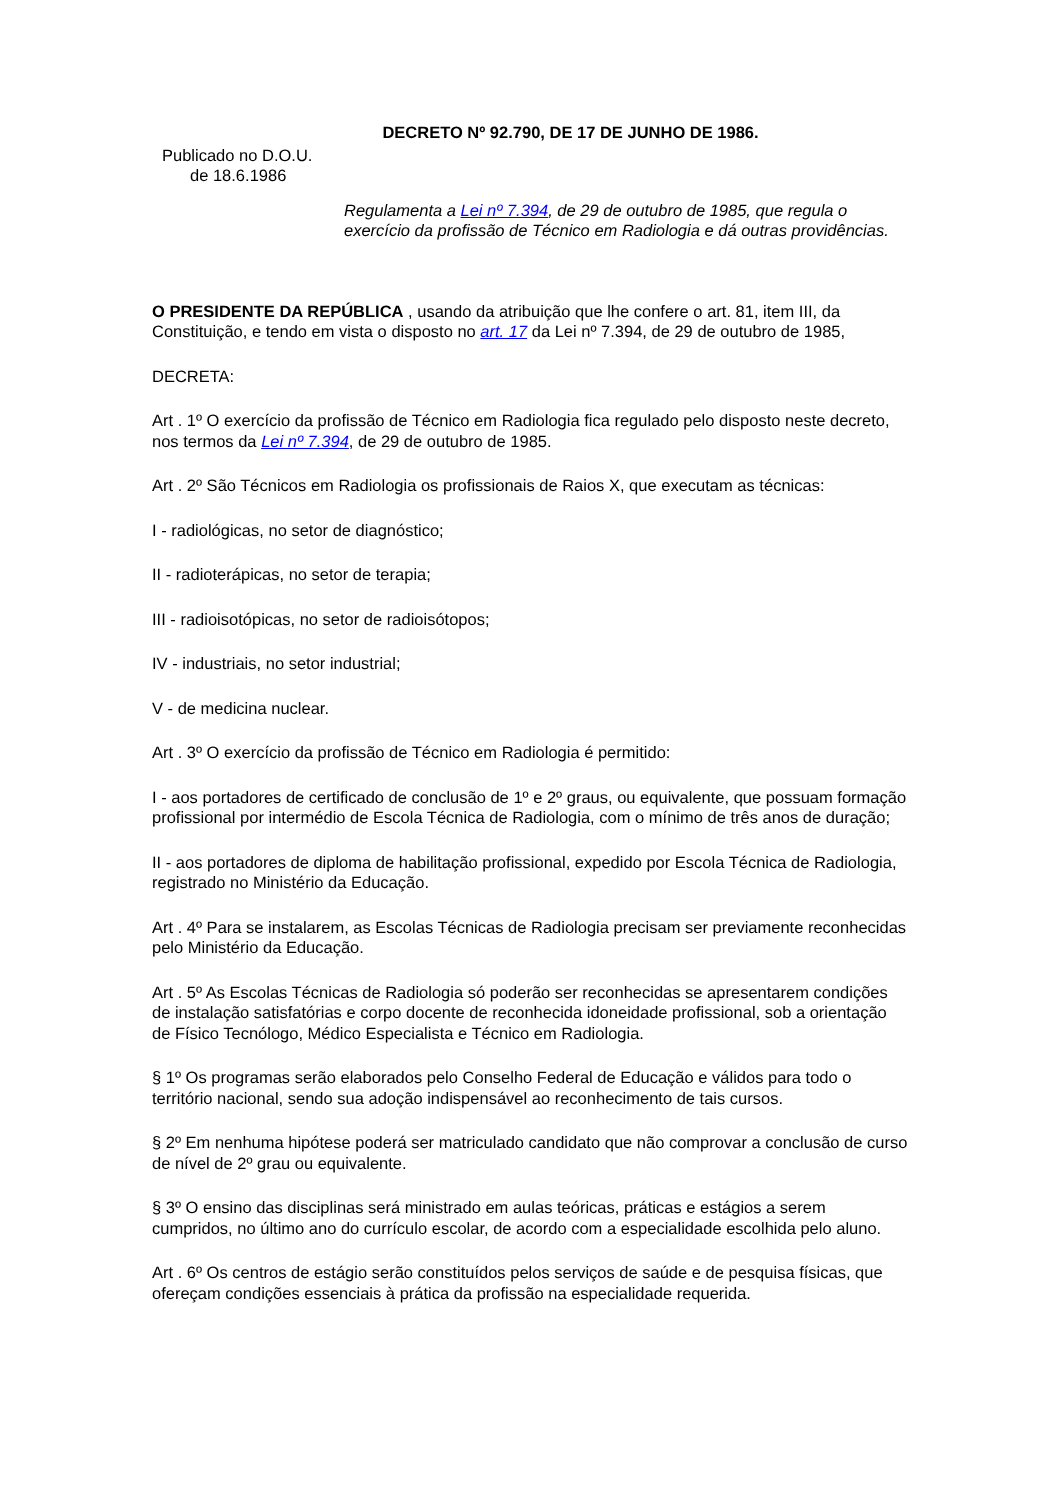DECRETO Nº 92.790, DE 17 DE JUNHO DE 1986.
Publicado no D.O.U.
de 18.6.1986
Regulamenta a Lei nº 7.394, de 29 de outubro de 1985, que regula o exercício da profissão de Técnico em Radiologia e dá outras providências.
O PRESIDENTE DA REPÚBLICA , usando da atribuição que lhe confere o art. 81, item III, da Constituição, e tendo em vista o disposto no art. 17 da Lei nº 7.394, de 29 de outubro de 1985,
DECRETA:
Art . 1º O exercício da profissão de Técnico em Radiologia fica regulado pelo disposto neste decreto, nos termos da Lei nº 7.394, de 29 de outubro de 1985.
Art . 2º São Técnicos em Radiologia os profissionais de Raios X, que executam as técnicas:
I - radiológicas, no setor de diagnóstico;
II - radioterápicas, no setor de terapia;
III - radioisotópicas, no setor de radioisótopos;
IV - industriais, no setor industrial;
V - de medicina nuclear.
Art . 3º O exercício da profissão de Técnico em Radiologia é permitido:
I - aos portadores de certificado de conclusão de 1º e 2º graus, ou equivalente, que possuam formação profissional por intermédio de Escola Técnica de Radiologia, com o mínimo de três anos de duração;
II - aos portadores de diploma de habilitação profissional, expedido por Escola Técnica de Radiologia, registrado no Ministério da Educação.
Art . 4º Para se instalarem, as Escolas Técnicas de Radiologia precisam ser previamente reconhecidas pelo Ministério da Educação.
Art . 5º As Escolas Técnicas de Radiologia só poderão ser reconhecidas se apresentarem condições de instalação satisfatórias e corpo docente de reconhecida idoneidade profissional, sob a orientação de Físico Tecnólogo, Médico Especialista e Técnico em Radiologia.
§ 1º Os programas serão elaborados pelo Conselho Federal de Educação e válidos para todo o território nacional, sendo sua adoção indispensável ao reconhecimento de tais cursos.
§ 2º Em nenhuma hipótese poderá ser matriculado candidato que não comprovar a conclusão de curso de nível de 2º grau ou equivalente.
§ 3º O ensino das disciplinas será ministrado em aulas teóricas, práticas e estágios a serem cumpridos, no último ano do currículo escolar, de acordo com a especialidade escolhida pelo aluno.
Art . 6º Os centros de estágio serão constituídos pelos serviços de saúde e de pesquisa físicas, que ofereçam condições essenciais à prática da profissão na especialidade requerida.